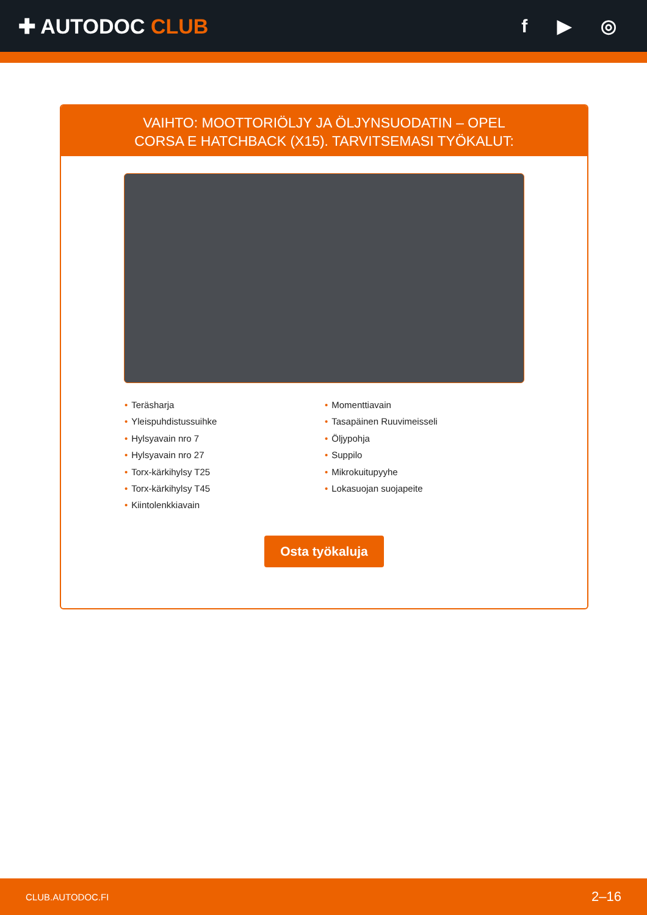✚ AUTODOC CLUB f ▶ ◎
VAIHTO: MOOTTORIÖLJY JA ÖLJYNSUODATIN – OPEL CORSA E HATCHBACK (X15). TARVITSEMASI TYÖKALUT:
• Teräsharja
• Yleispuhdistussuihke
• Hylsyavain nro 7
• Hylsyavain nro 27
• Torx-kärkihylsy T25
• Torx-kärkihylsy T45
• Kiintolenkkiavain
• Momenttiavain
• Tasapäinen Ruuvimeisseli
• Öljypohja
• Suppilo
• Mikrokuitupyyhe
• Lokasuojan suojapeite
Osta työkaluja
CLUB.AUTODOC.FI 2–16